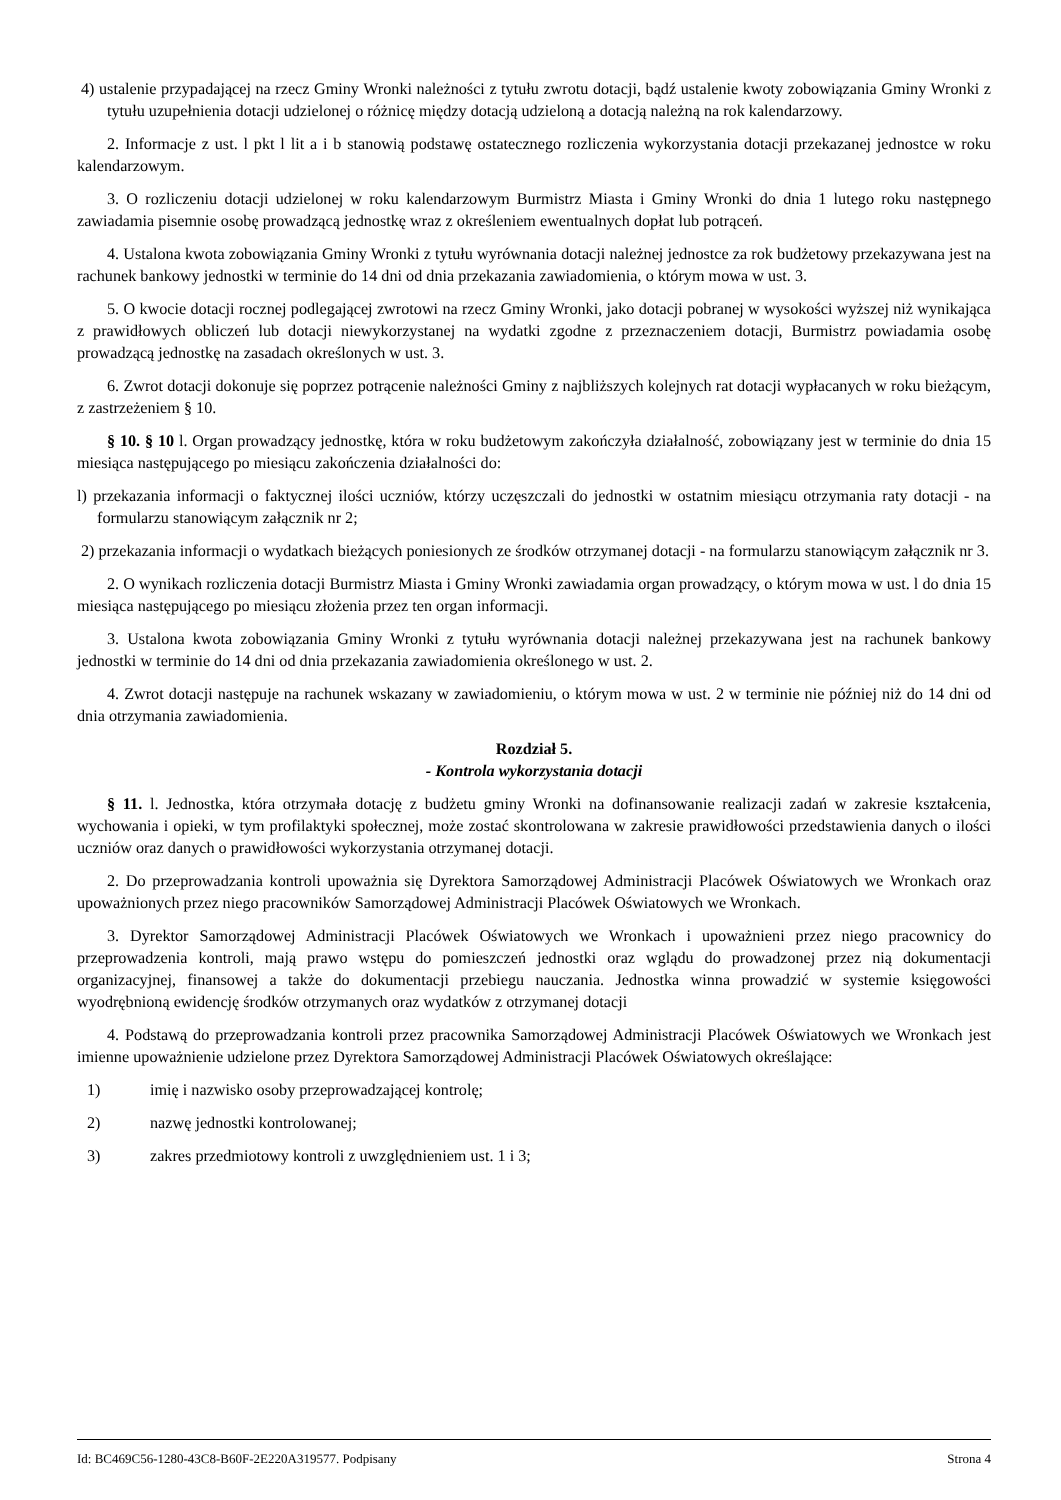4) ustalenie przypadającej na rzecz Gminy Wronki należności z tytułu zwrotu dotacji, bądź ustalenie kwoty zobowiązania Gminy Wronki z tytułu uzupełnienia dotacji udzielonej o różnicę między dotacją udzieloną a dotacją należną na rok kalendarzowy.
2. Informacje z ust. l pkt l lit a i b stanowią podstawę ostatecznego rozliczenia wykorzystania dotacji przekazanej jednostce w roku kalendarzowym.
3. O rozliczeniu dotacji udzielonej w roku kalendarzowym Burmistrz Miasta i Gminy Wronki do dnia 1 lutego roku następnego zawiadamia pisemnie osobę prowadzącą jednostkę wraz z określeniem ewentualnych dopłat lub potrąceń.
4. Ustalona kwota zobowiązania Gminy Wronki z tytułu wyrównania dotacji należnej jednostce za rok budżetowy przekazywana jest na rachunek bankowy jednostki w terminie do 14 dni od dnia przekazania zawiadomienia, o którym mowa w ust. 3.
5. O kwocie dotacji rocznej podlegającej zwrotowi na rzecz Gminy Wronki, jako dotacji pobranej w wysokości wyższej niż wynikająca z prawidłowych obliczeń lub dotacji niewykorzystanej na wydatki zgodne z przeznaczeniem dotacji, Burmistrz powiadamia osobę prowadzącą jednostkę na zasadach określonych w ust. 3.
6. Zwrot dotacji dokonuje się poprzez potrącenie należności Gminy z najbliższych kolejnych rat dotacji wypłacanych w roku bieżącym, z zastrzeżeniem § 10.
§ 10. § 10 l. Organ prowadzący jednostkę, która w roku budżetowym zakończyła działalność, zobowiązany jest w terminie do dnia 15 miesiąca następującego po miesiącu zakończenia działalności do:
l) przekazania informacji o faktycznej ilości uczniów, którzy uczęszczali do jednostki w ostatnim miesiącu otrzymania raty dotacji - na formularzu stanowiącym załącznik nr 2;
2) przekazania informacji o wydatkach bieżących poniesionych ze środków otrzymanej dotacji - na formularzu stanowiącym załącznik nr 3.
2. O wynikach rozliczenia dotacji Burmistrz Miasta i Gminy Wronki zawiadamia organ prowadzący, o którym mowa w ust. l do dnia 15 miesiąca następującego po miesiącu złożenia przez ten organ informacji.
3. Ustalona kwota zobowiązania Gminy Wronki z tytułu wyrównania dotacji należnej przekazywana jest na rachunek bankowy jednostki w terminie do 14 dni od dnia przekazania zawiadomienia określonego w ust. 2.
4. Zwrot dotacji następuje na rachunek wskazany w zawiadomieniu, o którym mowa w ust. 2 w terminie nie później niż do 14 dni od dnia otrzymania zawiadomienia.
Rozdział 5.
- Kontrola wykorzystania dotacji
§ 11. l. Jednostka, która otrzymała dotację z budżetu gminy Wronki na dofinansowanie realizacji zadań w zakresie kształcenia, wychowania i opieki, w tym profilaktyki społecznej, może zostać skontrolowana w zakresie prawidłowości przedstawienia danych o ilości uczniów oraz danych o prawidłowości wykorzystania otrzymanej dotacji.
2. Do przeprowadzania kontroli upoważnia się Dyrektora Samorządowej Administracji Placówek Oświatowych we Wronkach oraz upoważnionych przez niego pracowników Samorządowej Administracji Placówek Oświatowych we Wronkach.
3. Dyrektor Samorządowej Administracji Placówek Oświatowych we Wronkach i upoważnieni przez niego pracownicy do przeprowadzenia kontroli, mają prawo wstępu do pomieszczeń jednostki oraz wglądu do prowadzonej przez nią dokumentacji organizacyjnej, finansowej a także do dokumentacji przebiegu nauczania. Jednostka winna prowadzić w systemie księgowości wyodrębnioną ewidencję środków otrzymanych oraz wydatków z otrzymanej dotacji
4. Podstawą do przeprowadzania kontroli przez pracownika Samorządowej Administracji Placówek Oświatowych we Wronkach jest imienne upoważnienie udzielone przez Dyrektora Samorządowej Administracji Placówek Oświatowych określające:
1) imię i nazwisko osoby przeprowadzającej kontrolę;
2) nazwę jednostki kontrolowanej;
3) zakres przedmiotowy kontroli z uwzględnieniem ust. 1 i 3;
Id: BC469C56-1280-43C8-B60F-2E220A319577. Podpisany Strona 4